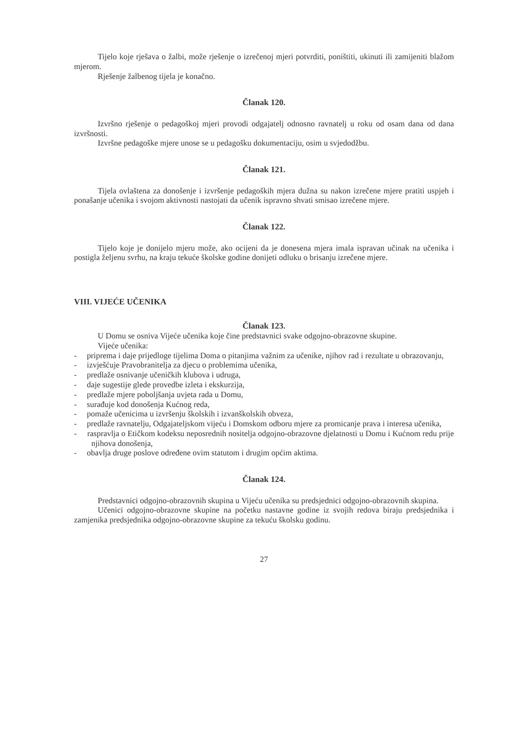Tijelo koje rješava o žalbi, može rješenje o izrečenoj mjeri potvrditi, poništiti, ukinuti ili zamijeniti blažom mjerom.
Rješenje žalbenog tijela je konačno.
Članak 120.
Izvršno rješenje o pedagoškoj mjeri provodi odgajatelj odnosno ravnatelj u roku od osam dana od dana izvršnosti.
Izvršne pedagoške mjere unose se u pedagošku dokumentaciju, osim u svjedodžbu.
Članak 121.
Tijela ovlaštena za donošenje i izvršenje pedagoških mjera dužna su nakon izrečene mjere pratiti uspjeh i ponašanje učenika i svojom aktivnosti nastojati da učenik ispravno shvati smisao izrečene mjere.
Članak 122.
Tijelo koje je donijelo mjeru može, ako ocijeni da je donesena mjera imala ispravan učinak na učenika i postigla željenu svrhu, na kraju tekuće školske godine donijeti odluku o brisanju izrečene mjere.
VIII. VIJEĆE UČENIKA
Članak 123.
U Domu se osniva Vijeće učenika koje čine predstavnici svake odgojno-obrazovne skupine.
Vijeće učenika:
- priprema i daje prijedloge tijelima Doma o pitanjima važnim za učenike, njihov rad i rezultate u obrazovanju,
- izvješćuje Pravobranitelja za djecu o problemima učenika,
- predlaže osnivanje učeničkih klubova i udruga,
- daje sugestije glede provedbe izleta i ekskurzija,
- predlaže mjere poboljšanja uvjeta rada u Domu,
- surađuje kod donošenja Kućnog reda,
- pomaže učenicima u izvršenju školskih i izvanškolskih obveza,
- predlaže ravnatelju, Odgajateljskom vijeću i Domskom odboru mjere za promicanje prava i interesa učenika,
- raspravlja o Etičkom kodeksu neposrednih nositelja odgojno-obrazovne djelatnosti u Domu i Kućnom redu prije njihova donošenja,
- obavlja druge poslove određene ovim statutom i drugim općim aktima.
Članak 124.
Predstavnici odgojno-obrazovnih skupina u Vijeću učenika su predsjednici odgojno-obrazovnih skupina.
Učenici odgojno-obrazovne skupine na početku nastavne godine iz svojih redova biraju predsjednika i zamjenika predsjednika odgojno-obrazovne skupine za tekuću školsku godinu.
27